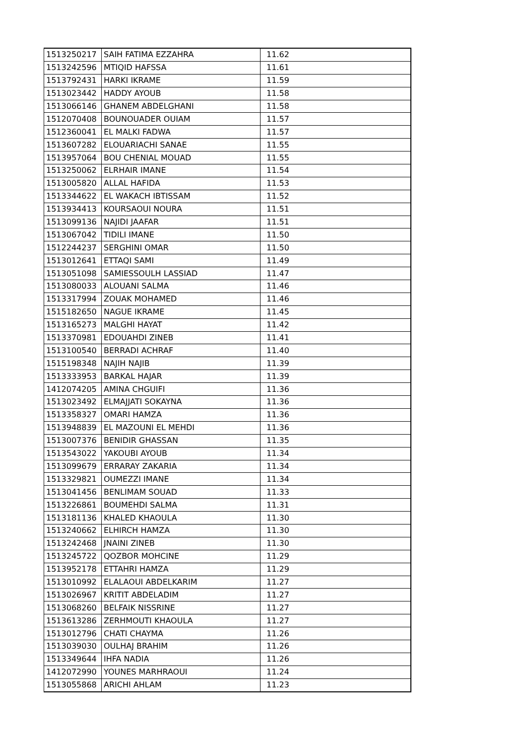| 1513250217 | SAIH FATIMA EZZAHRA | 11.62 |
| 1513242596 | MTIQID HAFSSA | 11.61 |
| 1513792431 | HARKI IKRAME | 11.59 |
| 1513023442 | HADDY AYOUB | 11.58 |
| 1513066146 | GHANEM ABDELGHANI | 11.58 |
| 1512070408 | BOUNOUADER OUIAM | 11.57 |
| 1512360041 | EL MALKI FADWA | 11.57 |
| 1513607282 | ELOUARIACHI SANAE | 11.55 |
| 1513957064 | BOU CHENIAL MOUAD | 11.55 |
| 1513250062 | ELRHAIR IMANE | 11.54 |
| 1513005820 | ALLAL HAFIDA | 11.53 |
| 1513344622 | EL WAKACH IBTISSAM | 11.52 |
| 1513934413 | KOURSAOUI NOURA | 11.51 |
| 1513099136 | NAJIDI JAAFAR | 11.51 |
| 1513067042 | TIDILI IMANE | 11.50 |
| 1512244237 | SERGHINI OMAR | 11.50 |
| 1513012641 | ETTAQI SAMI | 11.49 |
| 1513051098 | SAMIESSOULH LASSIAD | 11.47 |
| 1513080033 | ALOUANI SALMA | 11.46 |
| 1513317994 | ZOUAK MOHAMED | 11.46 |
| 1515182650 | NAGUE IKRAME | 11.45 |
| 1513165273 | MALGHI HAYAT | 11.42 |
| 1513370981 | EDOUAHDI ZINEB | 11.41 |
| 1513100540 | BERRADI ACHRAF | 11.40 |
| 1515198348 | NAJIH NAJIB | 11.39 |
| 1513333953 | BARKAL HAJAR | 11.39 |
| 1412074205 | AMINA CHGUIFI | 11.36 |
| 1513023492 | ELMAJJATI SOKAYNA | 11.36 |
| 1513358327 | OMARI HAMZA | 11.36 |
| 1513948839 | EL MAZOUNI EL MEHDI | 11.36 |
| 1513007376 | BENIDIR GHASSAN | 11.35 |
| 1513543022 | YAKOUBI AYOUB | 11.34 |
| 1513099679 | ERRARAY ZAKARIA | 11.34 |
| 1513329821 | OUMEZZI IMANE | 11.34 |
| 1513041456 | BENLIMAM SOUAD | 11.33 |
| 1513226861 | BOUMEHDI SALMA | 11.31 |
| 1513181136 | KHALED KHAOULA | 11.30 |
| 1513240662 | ELHIRCH HAMZA | 11.30 |
| 1513242468 | JNAINI ZINEB | 11.30 |
| 1513245722 | QOZBOR MOHCINE | 11.29 |
| 1513952178 | ETTAHRI HAMZA | 11.29 |
| 1513010992 | ELALAOUI ABDELKARIM | 11.27 |
| 1513026967 | KRITIT ABDELADIM | 11.27 |
| 1513068260 | BELFAIK NISSRINE | 11.27 |
| 1513613286 | ZERHMOUTI KHAOULA | 11.27 |
| 1513012796 | CHATI CHAYMA | 11.26 |
| 1513039030 | OULHAJ BRAHIM | 11.26 |
| 1513349644 | IHFA NADIA | 11.26 |
| 1412072990 | YOUNES MARHRAOUI | 11.24 |
| 1513055868 | ARICHI AHLAM | 11.23 |